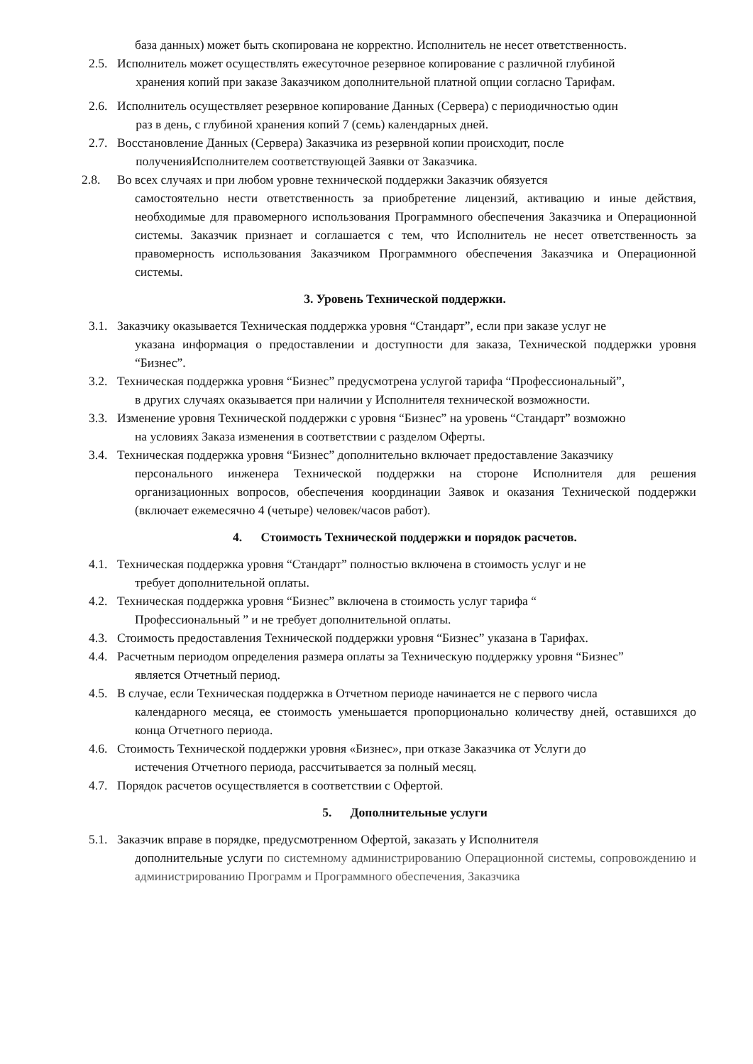база данных) может быть скопирована не корректно. Исполнитель не несет ответственность.
2.5.
Исполнитель может осуществлять ежесуточное резервное копирование с различной глубиной
хранения копий при заказе Заказчиком дополнительной платной опции согласно Тарифам.
2.6.
Исполнитель осуществляет резервное копирование Данных (Сервера) с периодичностью один
раз в день, с глубиной хранения копий 7 (семь) календарных дней.
2.7.
Восстановление Данных (Сервера) Заказчика из резервной копии происходит, после
полученияИсполнителем соответствующей Заявки от Заказчика.
2.8. Во всех случаях и при любом уровне технической поддержки Заказчик обязуется
самостоятельно нести ответственность за приобретение лицензий, активацию и иные действия, необходимые для правомерного использования Программного обеспечения Заказчика и Операционной системы. Заказчик признает и соглашается с тем, что Исполнитель не несет ответственность за правомерность использования Заказчиком Программного обеспечения Заказчика и Операционной системы.
3. Уровень Технической поддержки.
3.1.
Заказчику оказывается Техническая поддержка уровня “Стандарт”, если при заказе услуг не
указана информация о предоставлении и доступности для заказа, Технической поддержки уровня “Бизнес”.
3.2.
Техническая поддержка уровня “Бизнес” предусмотрена услугой тарифа “Профессиональный”,
в других случаях оказывается при наличии у Исполнителя технической возможности.
3.3.
Изменение уровня Технической поддержки с уровня “Бизнес” на уровень “Стандарт” возможно
на условиях Заказа изменения в соответствии с разделом Оферты.
3.4.
Техническая поддержка уровня “Бизнес” дополнительно включает предоставление Заказчику
персонального инженера Технической поддержки на стороне Исполнителя для решения организационных вопросов, обеспечения координации Заявок и оказания Технической поддержки (включает ежемесячно 4 (четыре) человек/часов работ).
4. Стоимость Технической поддержки и порядок расчетов.
4.1.
Техническая поддержка уровня “Стандарт” полностью включена в стоимость услуг и не
требует дополнительной оплаты.
4.2.
Техническая поддержка уровня “Бизнес” включена в стоимость услуг тарифа “
Профессиональный ” и не требует дополнительной оплаты.
4.3.
Стоимость предоставления Технической поддержки уровня “Бизнес” указана в Тарифах.
4.4.
Расчетным периодом определения размера оплаты за Техническую поддержку уровня “Бизнес”
является Отчетный период.
4.5.
В случае, если Техническая поддержка в Отчетном периоде начинается не с первого числа
календарного месяца, ее стоимость уменьшается пропорционально количеству дней, оставшихся до конца Отчетного периода.
4.6.
Стоимость Технической поддержки уровня «Бизнес», при отказе Заказчика от Услуги до
истечения Отчетного периода, рассчитывается за полный месяц.
4.7.
Порядок расчетов осуществляется в соответствии с Офертой.
5. Дополнительные услуги
5.1.
Заказчик вправе в порядке, предусмотренном Офертой, заказать у Исполнителя
дополнительные услуги по системному администрированию Операционной системы, сопровождению и администрированию Программ и Программного обеспечения, Заказчика